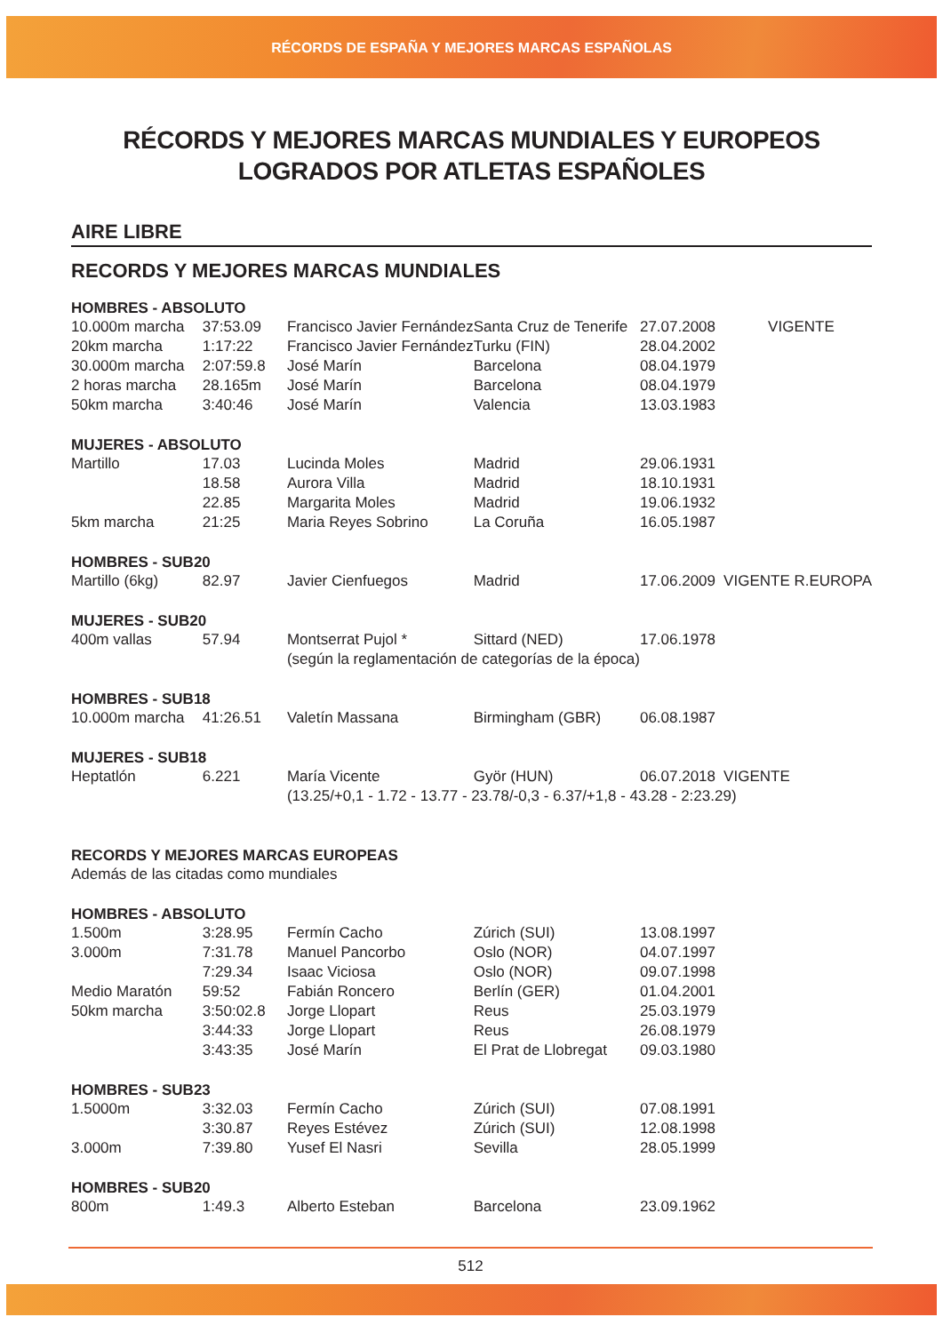RÉCORDS DE ESPAÑA Y MEJORES MARCAS ESPAÑOLAS
RÉCORDS Y MEJORES MARCAS MUNDIALES Y EUROPEOS
LOGRADOS POR ATLETAS ESPAÑOLES
AIRE LIBRE
RECORDS Y MEJORES MARCAS MUNDIALES
| HOMBRES - ABSOLUTO | | | | | |
| --- | --- | --- | --- | --- | --- |
| 10.000m marcha | 37:53.09 | Francisco Javier Fernández | Santa Cruz de Tenerife | 27.07.2008 | VIGENTE |
| 20km marcha | 1:17:22 | Francisco Javier Fernández | Turku (FIN) | 28.04.2002 | |
| 30.000m marcha | 2:07:59.8 | José Marín | Barcelona | 08.04.1979 | |
| 2 horas marcha | 28.165m | José Marín | Barcelona | 08.04.1979 | |
| 50km marcha | 3:40:46 | José Marín | Valencia | 13.03.1983 | |
| MUJERES - ABSOLUTO | | | | | |
| Martillo | 17.03 | Lucinda Moles | Madrid | 29.06.1931 | |
| | 18.58 | Aurora Villa | Madrid | 18.10.1931 | |
| | 22.85 | Margarita Moles | Madrid | 19.06.1932 | |
| 5km marcha | 21:25 | Maria Reyes Sobrino | La Coruña | 16.05.1987 | |
| HOMBRES - SUB20 | | | | | |
| Martillo (6kg) | 82.97 | Javier Cienfuegos | Madrid | 17.06.2009 | VIGENTE R.EUROPA |
| MUJERES - SUB20 | | | | | |
| 400m vallas | 57.94 | Montserrat Pujol * | Sittard (NED) | 17.06.1978 | |
| | | (según la reglamentación de categorías de la época) | | | |
| HOMBRES - SUB18 | | | | | |
| 10.000m marcha | 41:26.51 | Valetín Massana | Birmingham (GBR) | 06.08.1987 | |
| MUJERES - SUB18 | | | | | |
| Heptatlón | 6.221 | María Vicente | Györ (HUN) | 06.07.2018 | VIGENTE |
| | | (13.25/+0,1 - 1.72 - 13.77 - 23.78/-0,3 - 6.37/+1,8 - 43.28 - 2:23.29) | | | |
| RECORDS Y MEJORES MARCAS EUROPEAS | | | | | |
| Además de las citadas como mundiales | | | | | |
| HOMBRES - ABSOLUTO | | | | | |
| 1.500m | 3:28.95 | Fermín Cacho | Zúrich (SUI) | 13.08.1997 | |
| 3.000m | 7:31.78 | Manuel Pancorbo | Oslo (NOR) | 04.07.1997 | |
| | 7:29.34 | Isaac Viciosa | Oslo (NOR) | 09.07.1998 | |
| Medio Maratón | 59:52 | Fabián Roncero | Berlín (GER) | 01.04.2001 | |
| 50km marcha | 3:50:02.8 | Jorge Llopart | Reus | 25.03.1979 | |
| | 3:44:33 | Jorge Llopart | Reus | 26.08.1979 | |
| | 3:43:35 | José Marín | El Prat de Llobregat | 09.03.1980 | |
| HOMBRES - SUB23 | | | | | |
| 1.5000m | 3:32.03 | Fermín Cacho | Zúrich (SUI) | 07.08.1991 | |
| | 3:30.87 | Reyes Estévez | Zúrich (SUI) | 12.08.1998 | |
| 3.000m | 7:39.80 | Yusef El Nasri | Sevilla | 28.05.1999 | |
| HOMBRES - SUB20 | | | | | |
| 800m | 1:49.3 | Alberto Esteban | Barcelona | 23.09.1962 | |
512